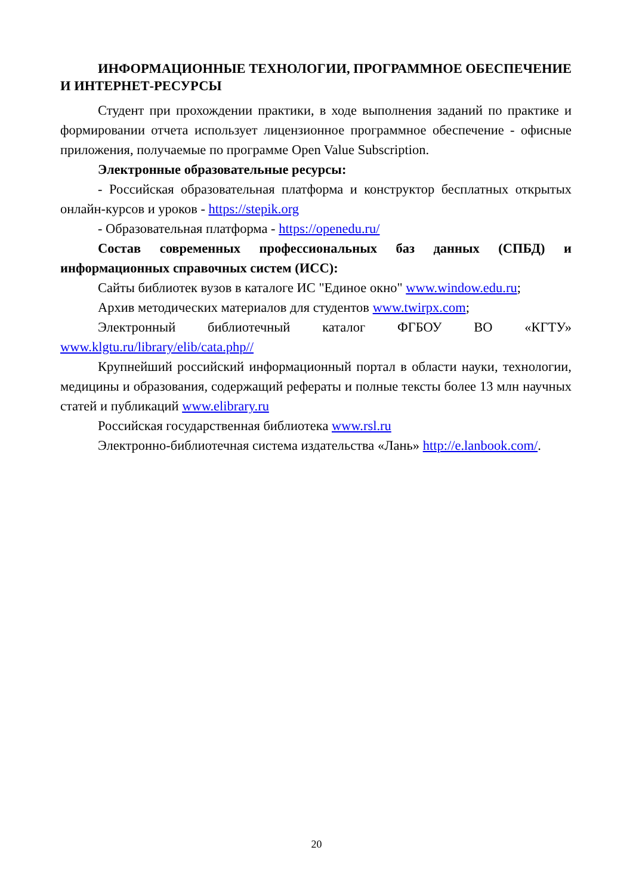ИНФОРМАЦИОННЫЕ ТЕХНОЛОГИИ, ПРОГРАММНОЕ ОБЕСПЕЧЕНИЕ И ИНТЕРНЕТ-РЕСУРСЫ
Студент при прохождении практики, в ходе выполнения заданий по практике и формировании отчета использует лицензионное программное обеспечение - офисные приложения, получаемые по программе Open Value Subscription.
Электронные образовательные ресурсы:
- Российская образовательная платформа и конструктор бесплатных открытых онлайн-курсов и уроков - https://stepik.org
- Образовательная платформа - https://openedu.ru/
Состав современных профессиональных баз данных (СПБД) и информационных справочных систем (ИСС):
Сайты библиотек вузов в каталоге ИС "Единое окно" www.window.edu.ru;
Архив методических материалов для студентов www.twirpx.com;
Электронный библиотечный каталог ФГБОУ ВО «КГТУ» www.klgtu.ru/library/elib/cata.php//
Крупнейший российский информационный портал в области науки, технологии, медицины и образования, содержащий рефераты и полные тексты более 13 млн научных статей и публикаций www.elibrary.ru
Российская государственная библиотека www.rsl.ru
Электронно-библиотечная система издательства «Лань» http://e.lanbook.com/.
20